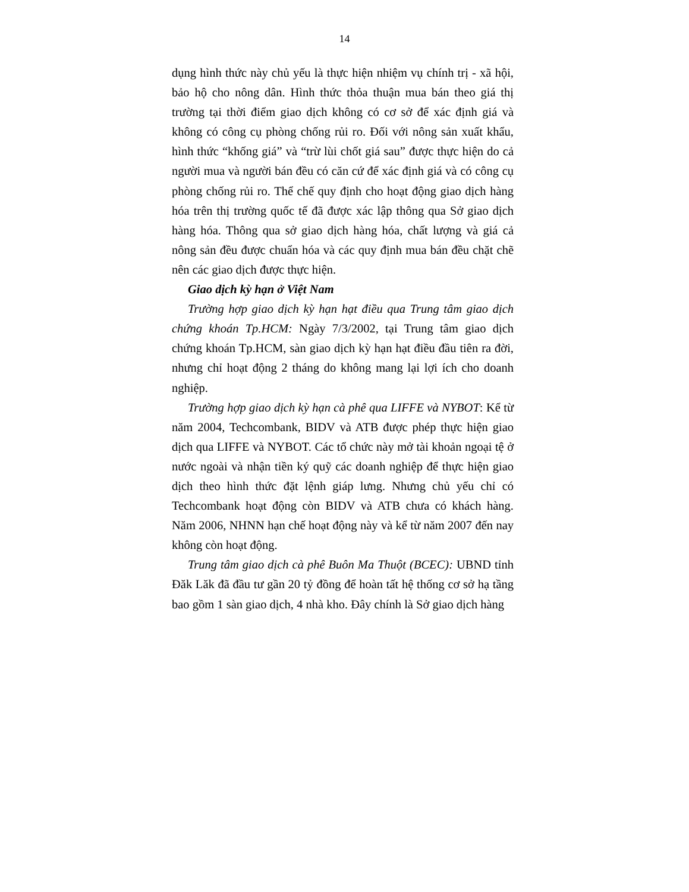14
dụng hình thức này chủ yếu là thực hiện nhiệm vụ chính trị - xã hội, bảo hộ cho nông dân. Hình thức thỏa thuận mua bán theo giá thị trường tại thời điểm giao dịch không có cơ sở để xác định giá và không có công cụ phòng chống rủi ro. Đối với nông sản xuất khẩu, hình thức “khống giá” và “trừ lùi chốt giá sau” được thực hiện do cả người mua và người bán đều có căn cứ để xác định giá và có công cụ phòng chống rủi ro. Thể chế quy định cho hoạt động giao dịch hàng hóa trên thị trường quốc tế đã được xác lập thông qua Sở giao dịch hàng hóa. Thông qua sở giao dịch hàng hóa, chất lượng và giá cả nông sản đều được chuẩn hóa và các quy định mua bán đều chặt chẽ nên các giao dịch được thực hiện.
Giao dịch kỳ hạn ở Việt Nam
Trường hợp giao dịch kỳ hạn hạt điều qua Trung tâm giao dịch chứng khoán Tp.HCM: Ngày 7/3/2002, tại Trung tâm giao dịch chứng khoán Tp.HCM, sàn giao dịch kỳ hạn hạt điều đầu tiên ra đời, nhưng chỉ hoạt động 2 tháng do không mang lại lợi ích cho doanh nghiệp.
Trường hợp giao dịch kỳ hạn cà phê qua LIFFE và NYBOT: Kể từ năm 2004, Techcombank, BIDV và ATB được phép thực hiện giao dịch qua LIFFE và NYBOT. Các tổ chức này mở tài khoản ngoại tệ ở nước ngoài và nhận tiền ký quỹ các doanh nghiệp để thực hiện giao dịch theo hình thức đặt lệnh giáp lưng. Nhưng chủ yếu chỉ có Techcombank hoạt động còn BIDV và ATB chưa có khách hàng. Năm 2006, NHNN hạn chế hoạt động này và kể từ năm 2007 đến nay không còn hoạt động.
Trung tâm giao dịch cà phê Buôn Ma Thuột (BCEC): UBND tỉnh Đăk Lăk đã đầu tư gần 20 tỷ đồng để hoàn tất hệ thống cơ sở hạ tầng bao gồm 1 sàn giao dịch, 4 nhà kho. Đây chính là Sở giao dịch hàng